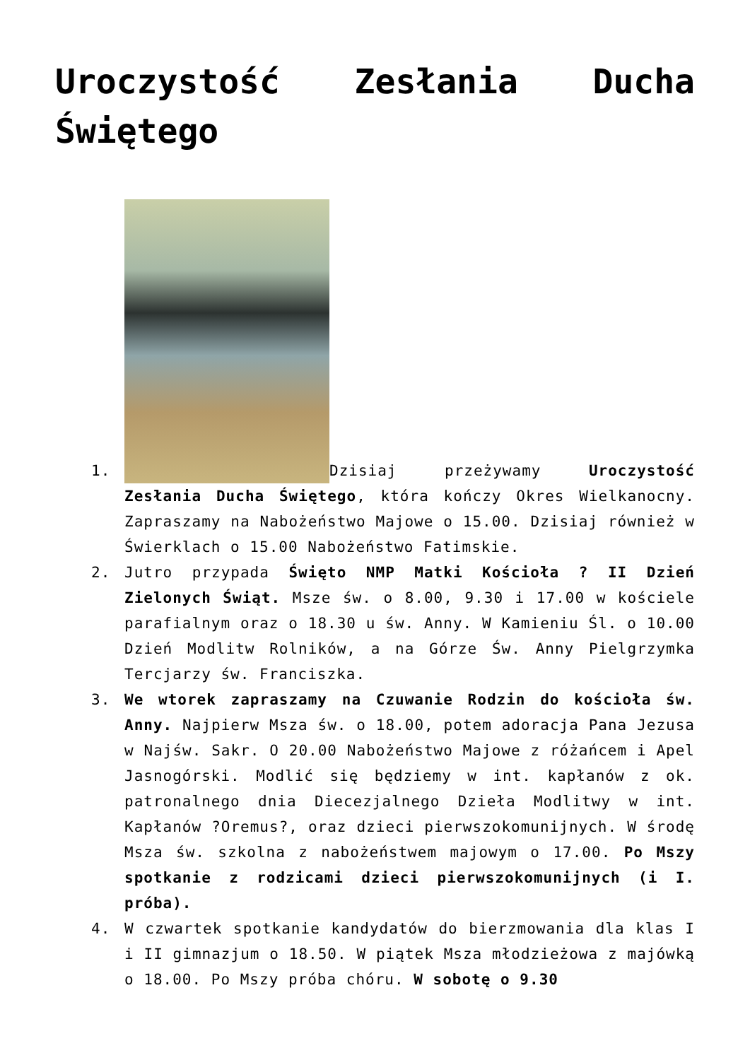Uroczystość Zesłania Ducha Świętego
1. Dzisiaj przeżywamy Uroczystość Zesłania Ducha Świętego, która kończy Okres Wielkanocny. Zapraszamy na Nabożeństwo Majowe o 15.00. Dzisiaj również w Świerklach o 15.00 Nabożeństwo Fatimskie.
2. Jutro przypada Święto NMP Matki Kościoła ? II Dzień Zielonych Świąt. Msze św. o 8.00, 9.30 i 17.00 w kościele parafialnym oraz o 18.30 u św. Anny. W Kamieniu Śl. o 10.00 Dzień Modlitw Rolników, a na Górze Św. Anny Pielgrzymka Tercjarzy św. Franciszka.
3. We wtorek zapraszamy na Czuwanie Rodzin do kościoła św. Anny. Najpierw Msza św. o 18.00, potem adoracja Pana Jezusa w Najśw. Sakr. O 20.00 Nabożeństwo Majowe z różańcem i Apel Jasnogórski. Modlić się będziemy w int. kapłanów z ok. patronalnego dnia Diecezjalnego Dzieła Modlitwy w int. Kapłanów ?Oremus?, oraz dzieci pierwszokomunijnych. W środę Msza św. szkolna z nabożeństwem majowym o 17.00. Po Mszy spotkanie z rodzicami dzieci pierwszokomunijnych (i I. próba).
4. W czwartek spotkanie kandydatów do bierzmowania dla klas I i II gimnazjum o 18.50. W piątek Msza młodzieżowa z majówką o 18.00. Po Mszy próba chóru. W sobotę o 9.30